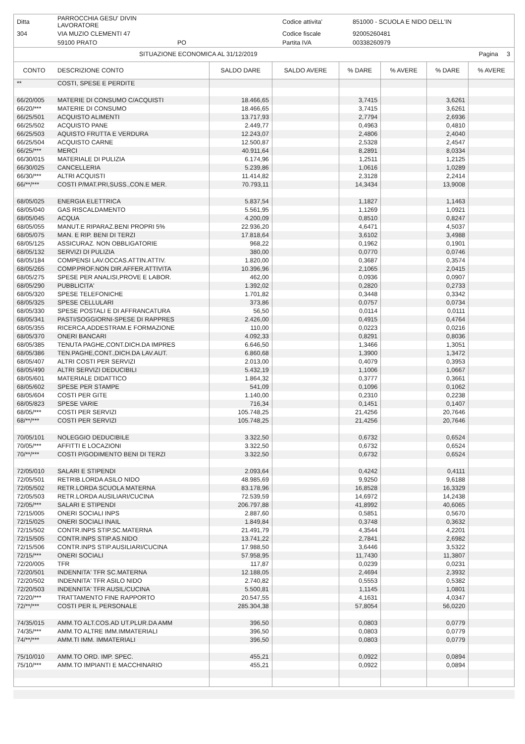| Ditta | PARROCCHIA GESU' DIVIN LAVORATORE | | Codice attivita' | 851000 - SCUOLA E NIDO DELL'IN |
| 304 | VIA MUZIO CLEMENTI 47 | | Codice fiscale | 92005260481 |
| | 59100 PRATO | PO | Partita IVA | 00338260979 |
SITUAZIONE ECONOMICA AL 31/12/2019 Pagina 3
| CONTO | DESCRIZIONE CONTO | SALDO DARE | SALDO AVERE | % DARE | % AVERE | % DARE | % AVERE |
| --- | --- | --- | --- | --- | --- | --- | --- |
| ** | COSTI, SPESE E PERDITE | | | | | | |
| 66/20/005 | MATERIE DI CONSUMO C/ACQUISTI | 18.466,65 | | 3,7415 | | 3,6261 | |
| 66/20/*** | MATERIE DI CONSUMO | 18.466,65 | | 3,7415 | | 3,6261 | |
| 66/25/501 | ACQUISTO ALIMENTI | 13.717,93 | | 2,7794 | | 2,6936 | |
| 66/25/502 | ACQUISTO PANE | 2.449,77 | | 0,4963 | | 0,4810 | |
| 66/25/503 | AQUISTO FRUTTA E VERDURA | 12.243,07 | | 2,4806 | | 2,4040 | |
| 66/25/504 | ACQUISTO CARNE | 12.500,87 | | 2,5328 | | 2,4547 | |
| 66/25/*** | MERCI | 40.911,64 | | 8,2891 | | 8,0334 | |
| 66/30/015 | MATERIALE DI PULIZIA | 6.174,96 | | 1,2511 | | 1,2125 | |
| 66/30/025 | CANCELLERIA | 5.239,86 | | 1,0616 | | 1,0289 | |
| 66/30/*** | ALTRI ACQUISTI | 11.414,82 | | 2,3128 | | 2,2414 | |
| 66/**/*** | COSTI P/MAT.PRI,SUSS.,CON.E MER. | 70.793,11 | | 14,3434 | | 13,9008 | |
| 68/05/025 | ENERGIA ELETTRICA | 5.837,54 | | 1,1827 | | 1,1463 | |
| 68/05/040 | GAS RISCALDAMENTO | 5.561,95 | | 1,1269 | | 1,0921 | |
| 68/05/045 | ACQUA | 4.200,09 | | 0,8510 | | 0,8247 | |
| 68/05/055 | MANUT.E RIPARAZ.BENI PROPRI 5% | 22.936,20 | | 4,6471 | | 4,5037 | |
| 68/05/075 | MAN. E RIP. BENI DI TERZI | 17.818,64 | | 3,6102 | | 3,4988 | |
| 68/05/125 | ASSICURAZ. NON OBBLIGATORIE | 968,22 | | 0,1962 | | 0,1901 | |
| 68/05/132 | SERVIZI DI PULIZIA | 380,00 | | 0,0770 | | 0,0746 | |
| 68/05/184 | COMPENSI LAV.OCCAS.ATTIN.ATTIV. | 1.820,00 | | 0,3687 | | 0,3574 | |
| 68/05/265 | COMP.PROF.NON DIR.AFFER.ATTIVITA | 10.396,96 | | 2,1065 | | 2,0415 | |
| 68/05/275 | SPESE PER ANALISI,PROVE E LABOR. | 462,00 | | 0,0936 | | 0,0907 | |
| 68/05/290 | PUBBLICITA' | 1.392,02 | | 0,2820 | | 0,2733 | |
| 68/05/320 | SPESE TELEFONICHE | 1.701,82 | | 0,3448 | | 0,3342 | |
| 68/05/325 | SPESE CELLULARI | 373,86 | | 0,0757 | | 0,0734 | |
| 68/05/330 | SPESE POSTALI E DI AFFRANCATURA | 56,50 | | 0,0114 | | 0,0111 | |
| 68/05/341 | PASTI/SOGGIORNI-SPESE DI RAPPRES | 2.426,00 | | 0,4915 | | 0,4764 | |
| 68/05/355 | RICERCA,ADDESTRAM.E FORMAZIONE | 110,00 | | 0,0223 | | 0,0216 | |
| 68/05/370 | ONERI BANCARI | 4.092,33 | | 0,8291 | | 0,8036 | |
| 68/05/385 | TENUTA PAGHE,CONT.DICH.DA IMPRES | 6.646,50 | | 1,3466 | | 1,3051 | |
| 68/05/386 | TEN.PAGHE,CONT.,DICH.DA LAV.AUT. | 6.860,68 | | 1,3900 | | 1,3472 | |
| 68/05/407 | ALTRI COSTI PER SERVIZI | 2.013,00 | | 0,4079 | | 0,3953 | |
| 68/05/490 | ALTRI SERVIZI DEDUCIBILI | 5.432,19 | | 1,1006 | | 1,0667 | |
| 68/05/601 | MATERIALE DIDATTICO | 1.864,32 | | 0,3777 | | 0,3661 | |
| 68/05/602 | SPESE PER STAMPE | 541,09 | | 0,1096 | | 0,1062 | |
| 68/05/604 | COSTI PER GITE | 1.140,00 | | 0,2310 | | 0,2238 | |
| 68/05/823 | SPESE VARIE | 716,34 | | 0,1451 | | 0,1407 | |
| 68/05/*** | COSTI PER SERVIZI | 105.748,25 | | 21,4256 | | 20,7646 | |
| 68/**/*** | COSTI PER SERVIZI | 105.748,25 | | 21,4256 | | 20,7646 | |
| 70/05/101 | NOLEGGIO DEDUCIBILE | 3.322,50 | | 0,6732 | | 0,6524 | |
| 70/05/*** | AFFITTI E LOCAZIONI | 3.322,50 | | 0,6732 | | 0,6524 | |
| 70/**/*** | COSTI P/GODIMENTO BENI DI TERZI | 3.322,50 | | 0,6732 | | 0,6524 | |
| 72/05/010 | SALARI E STIPENDI | 2.093,64 | | 0,4242 | | 0,4111 | |
| 72/05/501 | RETRIB.LORDA ASILO NIDO | 48.985,69 | | 9,9250 | | 9,6188 | |
| 72/05/502 | RETR.LORDA SCUOLA MATERNA | 83.178,96 | | 16,8528 | | 16,3329 | |
| 72/05/503 | RETR.LORDA AUSILIARI/CUCINA | 72.539,59 | | 14,6972 | | 14,2438 | |
| 72/05/*** | SALARI E STIPENDI | 206.797,88 | | 41,8992 | | 40,6065 | |
| 72/15/005 | ONERI SOCIALI INPS | 2.887,60 | | 0,5851 | | 0,5670 | |
| 72/15/025 | ONERI SOCIALI INAIL | 1.849,84 | | 0,3748 | | 0,3632 | |
| 72/15/502 | CONTR.INPS STIP.SC.MATERNA | 21.491,79 | | 4,3544 | | 4,2201 | |
| 72/15/505 | CONTR.INPS STIP.AS.NIDO | 13.741,22 | | 2,7841 | | 2,6982 | |
| 72/15/506 | CONTR.INPS STIP.AUSILIARI/CUCINA | 17.988,50 | | 3,6446 | | 3,5322 | |
| 72/15/*** | ONERI SOCIALI | 57.958,95 | | 11,7430 | | 11,3807 | |
| 72/20/005 | TFR | 117,87 | | 0,0239 | | 0,0231 | |
| 72/20/501 | INDENNITA' TFR SC.MATERNA | 12.188,05 | | 2,4694 | | 2,3932 | |
| 72/20/502 | INDENNITA' TFR ASILO NIDO | 2.740,82 | | 0,5553 | | 0,5382 | |
| 72/20/503 | INDENNITA' TFR AUSIL/CUCINA | 5.500,81 | | 1,1145 | | 1,0801 | |
| 72/20/*** | TRATTAMENTO FINE RAPPORTO | 20.547,55 | | 4,1631 | | 4,0347 | |
| 72/**/*** | COSTI PER IL PERSONALE | 285.304,38 | | 57,8054 | | 56,0220 | |
| 74/35/015 | AMM.TO ALT.COS.AD UT.PLUR.DA AMM | 396,50 | | 0,0803 | | 0,0779 | |
| 74/35/*** | AMM.TO ALTRE IMM.IMMATERIALI | 396,50 | | 0,0803 | | 0,0779 | |
| 74/**/*** | AMM.TI IMM. IMMATERIALI | 396,50 | | 0,0803 | | 0,0779 | |
| 75/10/010 | AMM.TO ORD. IMP. SPEC. | 455,21 | | 0,0922 | | 0,0894 | |
| 75/10/*** | AMM.TO IMPIANTI E MACCHINARIO | 455,21 | | 0,0922 | | 0,0894 | |